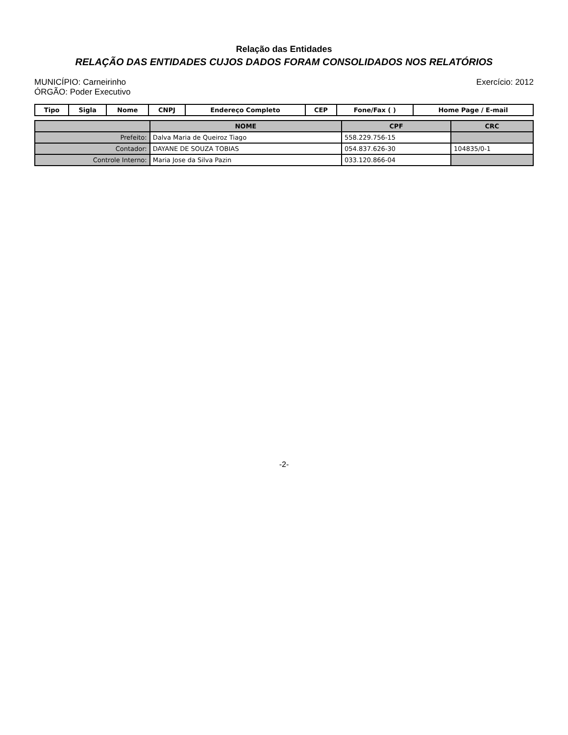Relação das Entidades
RELAÇÃO DAS ENTIDADES CUJOS DADOS FORAM CONSOLIDADOS NOS RELATÓRIOS
MUNICÍPIO: Carneirinho
ÓRGÃO: Poder Executivo
Exercício: 2012
| Tipo | Sigla | Nome | CNPJ | Endereço Completo | CEP | Fone/Fax ( ) | Home Page / E-mail |
| --- | --- | --- | --- | --- | --- | --- | --- |
| | NOME | CPF | CRC |
| --- | --- | --- | --- |
| Prefeito: | Dalva Maria de Queiroz Tiago | 558.229.756-15 | |
| Contador: | DAYANE DE SOUZA TOBIAS | 054.837.626-30 | 104835/0-1 |
| Controle Interno: | Maria Jose da Silva Pazin | 033.120.866-04 | |
-2-